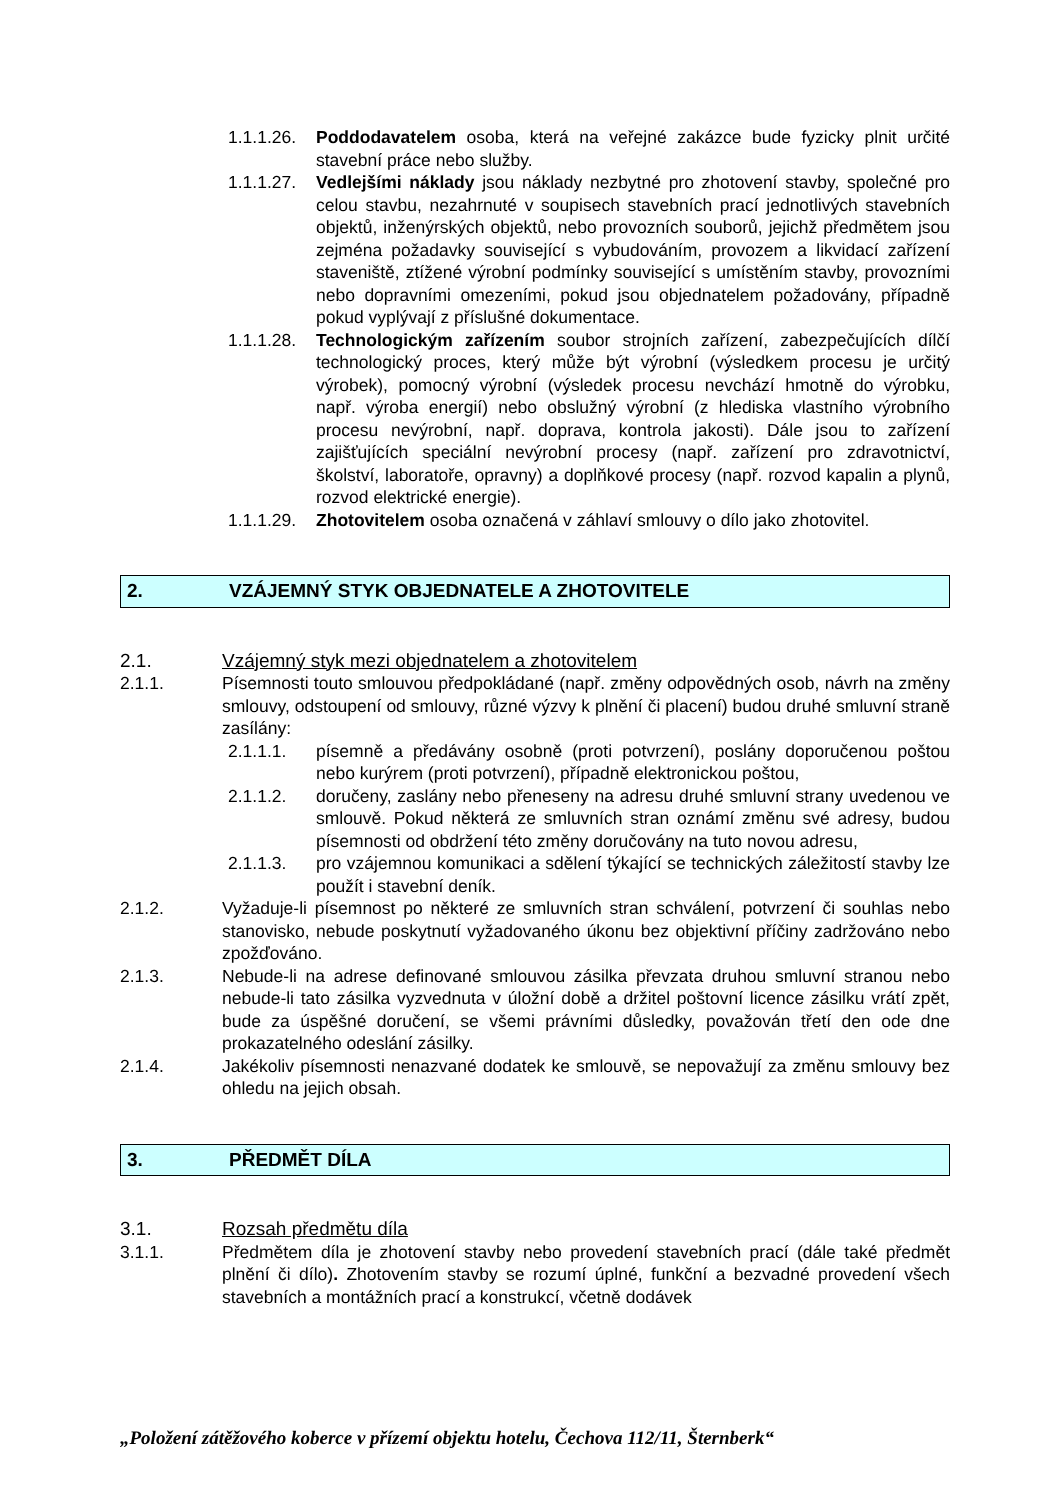1.1.1.26. Poddodavatelem osoba, která na veřejné zakázce bude fyzicky plnit určité stavební práce nebo služby.
1.1.1.27. Vedlejšími náklady jsou náklady nezbytné pro zhotovení stavby, společné pro celou stavbu, nezahrnuté v soupisech stavebních prací jednotlivých stavebních objektů, inženýrských objektů, nebo provozních souborů, jejichž předmětem jsou zejména požadavky související s vybudováním, provozem a likvidací zařízení staveniště, ztížené výrobní podmínky související s umístěním stavby, provozními nebo dopravními omezeními, pokud jsou objednatelem požadovány, případně pokud vyplývají z příslušné dokumentace.
1.1.1.28. Technologickým zařízením soubor strojních zařízení, zabezpečujících dílčí technologický proces, který může být výrobní (výsledkem procesu je určitý výrobek), pomocný výrobní (výsledek procesu nevchází hmotně do výrobku, např. výroba energií) nebo obslužný výrobní (z hlediska vlastního výrobního procesu nevýrobní, např. doprava, kontrola jakosti). Dále jsou to zařízení zajišťujících speciální nevýrobní procesy (např. zařízení pro zdravotnictví, školství, laboratoře, opravny) a doplňkové procesy (např. rozvod kapalin a plynů, rozvod elektrické energie).
1.1.1.29. Zhotovitelem osoba označená v záhlaví smlouvy o dílo jako zhotovitel.
2. VZÁJEMNÝ STYK OBJEDNATELE A ZHOTOVITELE
2.1. Vzájemný styk mezi objednatelem a zhotovitelem
2.1.1. Písemnosti touto smlouvou předpokládané (např. změny odpovědných osob, návrh na změny smlouvy, odstoupení od smlouvy, různé výzvy k plnění či placení) budou druhé smluvní straně zasílány:
2.1.1.1. písemně a předávány osobně (proti potvrzení), poslány doporučenou poštou nebo kurýrem (proti potvrzení), případně elektronickou poštou,
2.1.1.2. doručeny, zaslány nebo přeneseny na adresu druhé smluvní strany uvedenou ve smlouvě. Pokud některá ze smluvních stran oznámí změnu své adresy, budou písemnosti od obdržení této změny doručovány na tuto novou adresu,
2.1.1.3. pro vzájemnou komunikaci a sdělení týkající se technických záležitostí stavby lze použít i stavební deník.
2.1.2. Vyžaduje-li písemnost po některé ze smluvních stran schválení, potvrzení či souhlas nebo stanovisko, nebude poskytnutí vyžadovaného úkonu bez objektivní příčiny zadržováno nebo zpožďováno.
2.1.3. Nebude-li na adrese definované smlouvou zásilka převzata druhou smluvní stranou nebo nebude-li tato zásilka vyzvednuta v úložní době a držitel poštovní licence zásilku vrátí zpět, bude za úspěšné doručení, se všemi právními důsledky, považován třetí den ode dne prokazatelného odeslání zásilky.
2.1.4. Jakékoliv písemnosti nenazvané dodatek ke smlouvě, se nepovažují za změnu smlouvy bez ohledu na jejich obsah.
3. PŘEDMĚT DÍLA
3.1. Rozsah předmětu díla
3.1.1. Předmětem díla je zhotovení stavby nebo provedení stavebních prací (dále také předmět plnění či dílo). Zhotovením stavby se rozumí úplné, funkční a bezvadné provedení všech stavebních a montážních prací a konstrukcí, včetně dodávek
„Položení zátěžového koberce v přízemí objektu hotelu, Čechova 112/11, Šternberk“